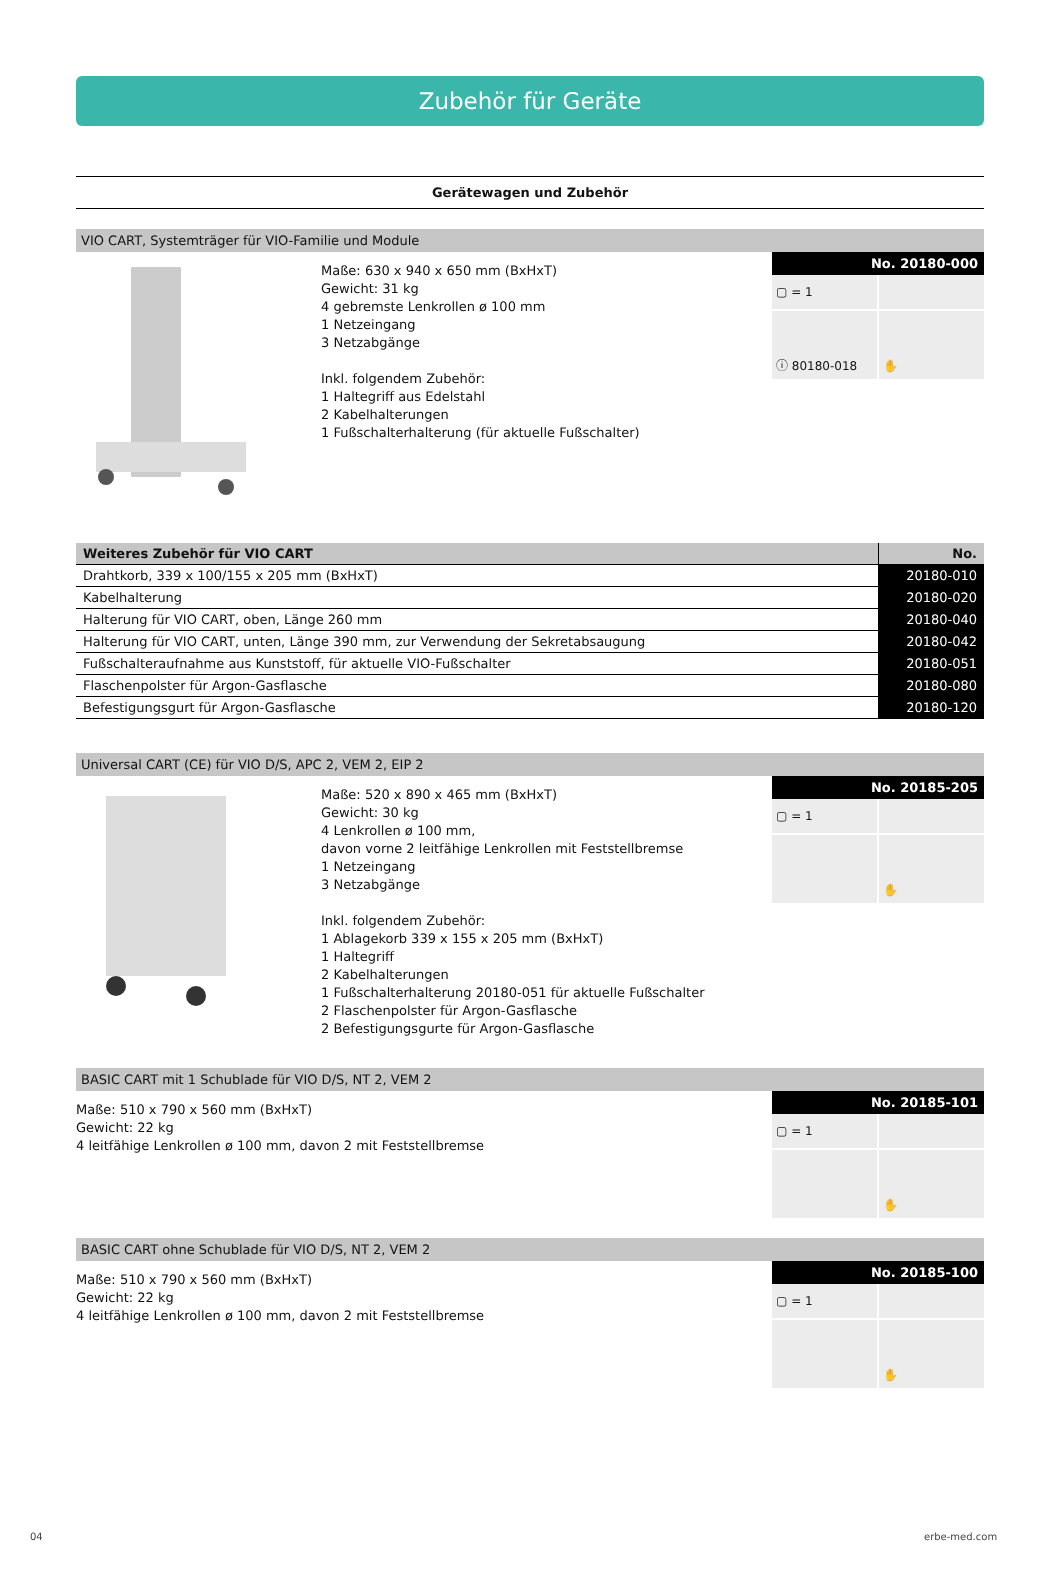Zubehör für Geräte
Gerätewagen und Zubehör
VIO CART, Systemträger für VIO-Familie und Module
Maße: 630 x 940 x 650 mm (BxHxT)
Gewicht: 31 kg
4 gebremste Lenkrollen ø 100 mm
1 Netzeingang
3 Netzabgänge
Inkl. folgendem Zubehör:
1 Haltegriff aus Edelstahl
2 Kabelhalterungen
1 Fußschalterhalterung (für aktuelle Fußschalter)
No. 20180-000
▢ = 1
ⓘ 80180-018
✋
| Weiteres Zubehör für VIO CART | No. |
| --- | --- |
| Drahtkorb, 339 x 100/155 x 205 mm (BxHxT) | 20180-010 |
| Kabelhalterung | 20180-020 |
| Halterung für VIO CART, oben, Länge 260 mm | 20180-040 |
| Halterung für VIO CART, unten, Länge 390 mm, zur Verwendung der Sekretabsaugung | 20180-042 |
| Fußschalteraufnahme aus Kunststoff, für aktuelle VIO-Fußschalter | 20180-051 |
| Flaschenpolster für Argon-Gasflasche | 20180-080 |
| Befestigungsgurt für Argon-Gasflasche | 20180-120 |
Universal CART (CE) für VIO D/S, APC 2, VEM 2, EIP 2
Maße: 520 x 890 x 465 mm (BxHxT)
Gewicht: 30 kg
4 Lenkrollen ø 100 mm,
davon vorne 2 leitfähige Lenkrollen mit Feststellbremse
1 Netzeingang
3 Netzabgänge
Inkl. folgendem Zubehör:
1 Ablagekorb 339 x 155 x 205 mm (BxHxT)
1 Haltegriff
2 Kabelhalterungen
1 Fußschalterhalterung 20180-051 für aktuelle Fußschalter
2 Flaschenpolster für Argon-Gasflasche
2 Befestigungsgurte für Argon-Gasflasche
No. 20185-205
▢ = 1
✋
BASIC CART mit 1 Schublade für VIO D/S, NT 2, VEM 2
Maße: 510 x 790 x 560 mm (BxHxT)
Gewicht: 22 kg
4 leitfähige Lenkrollen ø 100 mm, davon 2 mit Feststellbremse
No. 20185-101
▢ = 1
✋
BASIC CART ohne Schublade für VIO D/S, NT 2, VEM 2
Maße: 510 x 790 x 560 mm (BxHxT)
Gewicht: 22 kg
4 leitfähige Lenkrollen ø 100 mm, davon 2 mit Feststellbremse
No. 20185-100
▢ = 1
✋
04 erbe-med.com